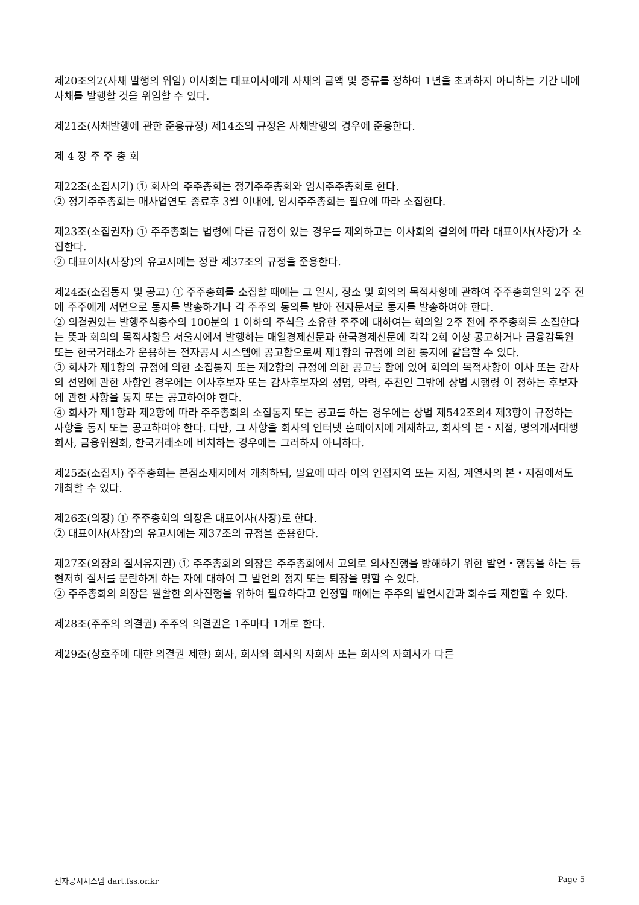제20조의2(사채 발행의 위임) 이사회는 대표이사에게 사채의 금액 및 종류를 정하여 1년을 초과하지 아니하는 기간 내에 사채를 발행할 것을 위임할 수 있다.
제21조(사채발행에 관한 준용규정) 제14조의 규정은 사채발행의 경우에 준용한다.
제 4 장 주 주 총 회
제22조(소집시기) ① 회사의 주주총회는 정기주주총회와 임시주주총회로 한다.
② 정기주주총회는 매사업연도 종료후 3월 이내에, 임시주주총회는 필요에 따라 소집한다.
제23조(소집권자) ① 주주총회는 법령에 다른 규정이 있는 경우를 제외하고는 이사회의 결의에 따라 대표이사(사장)가 소집한다.
② 대표이사(사장)의 유고시에는 정관 제37조의 규정을 준용한다.
제24조(소집통지 및 공고) ① 주주총회를 소집할 때에는 그 일시, 장소 및 회의의 목적사항에 관하여 주주총회일의 2주 전에 주주에게 서면으로 통지를 발송하거나 각 주주의 동의를 받아 전자문서로 통지를 발송하여야 한다.
② 의결권있는 발행주식총수의 100분의 1 이하의 주식을 소유한 주주에 대하여는 회의일 2주 전에 주주총회를 소집한다는 뜻과 회의의 목적사항을 서울시에서 발행하는 매일경제신문과 한국경제신문에 각각 2회 이상 공고하거나 금융감독원 또는 한국거래소가 운용하는 전자공시 시스템에 공고함으로써 제1항의 규정에 의한 통지에 갈음할 수 있다.
③ 회사가 제1항의 규정에 의한 소집통지 또는 제2항의 규정에 의한 공고를 함에 있어 회의의 목적사항이 이사 또는 감사의 선임에 관한 사항인 경우에는 이사후보자 또는 감사후보자의 성명, 약력, 추천인 그밖에 상법 시행령 이 정하는 후보자에 관한 사항을 통지 또는 공고하여야 한다.
④ 회사가 제1항과 제2항에 따라 주주총회의 소집통지 또는 공고를 하는 경우에는 상법 제542조의4 제3항이 규정하는 사항을 통지 또는 공고하여야 한다. 다만, 그 사항을 회사의 인터넷 홈페이지에 게재하고, 회사의 본・지점, 명의개서대행회사, 금융위원회, 한국거래소에 비치하는 경우에는 그러하지 아니하다.
제25조(소집지) 주주총회는 본점소재지에서 개최하되, 필요에 따라 이의 인접지역 또는 지점, 계열사의 본・지점에서도 개최할 수 있다.
제26조(의장) ① 주주총회의 의장은 대표이사(사장)로 한다.
② 대표이사(사장)의 유고시에는 제37조의 규정을 준용한다.
제27조(의장의 질서유지권) ① 주주총회의 의장은 주주총회에서 고의로 의사진행을 방해하기 위한 발언・행동을 하는 등 현저히 질서를 문란하게 하는 자에 대하여 그 발언의 정지 또는 퇴장을 명할 수 있다.
② 주주총회의 의장은 원활한 의사진행을 위하여 필요하다고 인정할 때에는 주주의 발언시간과 회수를 제한할 수 있다.
제28조(주주의 의결권) 주주의 의결권은 1주마다 1개로 한다.
제29조(상호주에 대한 의결권 제한) 회사, 회사와 회사의 자회사 또는 회사의 자회사가 다른
전자공시시스템 dart.fss.or.kr Page 5